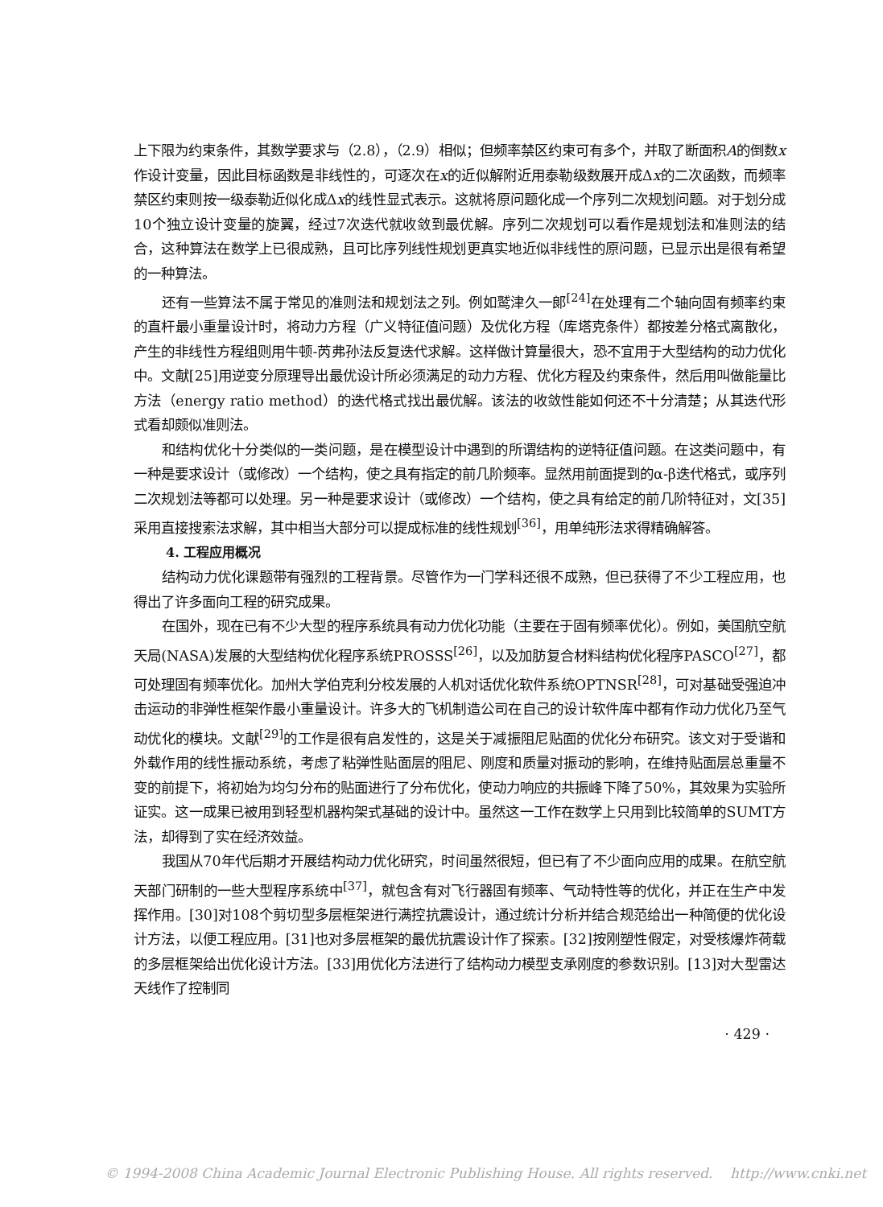上下限为约束条件，其数学要求与（2.8），（2.9）相似；但频率禁区约束可有多个，并取了断面积A的倒数x作设计变量，因此目标函数是非线性的，可逐次在x的近似解附近用泰勒级数展开成Δx的二次函数，而频率禁区约束则按一级泰勒近似化成Δx的线性显式表示。这就将原问题化成一个序列二次规划问题。对于划分成10个独立设计变量的旋翼，经过7次迭代就收敛到最优解。序列二次规划可以看作是规划法和准则法的结合，这种算法在数学上已很成熟，且可比序列线性规划更真实地近似非线性的原问题，已显示出是很有希望的一种算法。
还有一些算法不属于常见的准则法和规划法之列。例如鹫津久一郎<sup>[24]</sup>在处理有二个轴向固有频率约束的直杆最小重量设计时，将动力方程（广义特征值问题）及优化方程（库塔克条件）都按差分格式离散化，产生的非线性方程组则用牛顿-芮弗孙法反复迭代求解。这样做计算量很大，恐不宜用于大型结构的动力优化中。文献[25]用逆变分原理导出最优设计所必须满足的动力方程、优化方程及约束条件，然后用叫做能量比方法（energy ratio method）的迭代格式找出最优解。该法的收敛性能如何还不十分清楚；从其迭代形式看却颇似准则法。
和结构优化十分类似的一类问题，是在模型设计中遇到的所谓结构的逆特征值问题。在这类问题中，有一种是要求设计（或修改）一个结构，使之具有指定的前几阶频率。显然用前面提到的α-β迭代格式，或序列二次规划法等都可以处理。另一种是要求设计（或修改）一个结构，使之具有给定的前几阶特征对，文[35]采用直接搜索法求解，其中相当大部分可以提成标准的线性规划<sup>[36]</sup>，用单纯形法求得精确解答。
4. 工程应用概况
结构动力优化课题带有强烈的工程背景。尽管作为一门学科还很不成熟，但已获得了不少工程应用，也得出了许多面向工程的研究成果。
在国外，现在已有不少大型的程序系统具有动力优化功能（主要在于固有频率优化）。例如，美国航空航天局(NASA)发展的大型结构优化程序系统PROSSS<sup>[26]</sup>，以及加肪复合材料结构优化程序PASCO<sup>[27]</sup>，都可处理固有频率优化。加州大学伯克利分校发展的人机对话优化软件系统OPTNSR<sup>[28]</sup>，可对基础受强迫冲击运动的非弹性框架作最小重量设计。许多大的飞机制造公司在自己的设计软件库中都有作动力优化乃至气动优化的模块。文献<sup>[29]</sup>的工作是很有启发性的，这是关于减振阻尼贴面的优化分布研究。该文对于受谐和外载作用的线性振动系统，考虑了粘弹性贴面层的阻尼、刚度和质量对振动的影响，在维持贴面层总重量不变的前提下，将初始为均匀分布的贴面进行了分布优化，使动力响应的共振峰下降了50%，其效果为实验所证实。这一成果已被用到轻型机器构架式基础的设计中。虽然这一工作在数学上只用到比较简单的SUMT方法，却得到了实在经济效益。
我国从70年代后期才开展结构动力优化研究，时间虽然很短，但已有了不少面向应用的成果。在航空航天部门研制的一些大型程序系统中<sup>[37]</sup>，就包含有对飞行器固有频率、气动特性等的优化，并正在生产中发挥作用。[30]对108个剪切型多层框架进行满控抗震设计，通过统计分析并结合规范给出一种简便的优化设计方法，以便工程应用。[31]也对多层框架的最优抗震设计作了探索。[32]按刚塑性假定，对受核爆炸荷载的多层框架给出优化设计方法。[33]用优化方法进行了结构动力模型支承刚度的参数识别。[13]对大型雷达天线作了控制同
· 429 ·
© 1994-2008 China Academic Journal Electronic Publishing House. All rights reserved. http://www.cnki.net